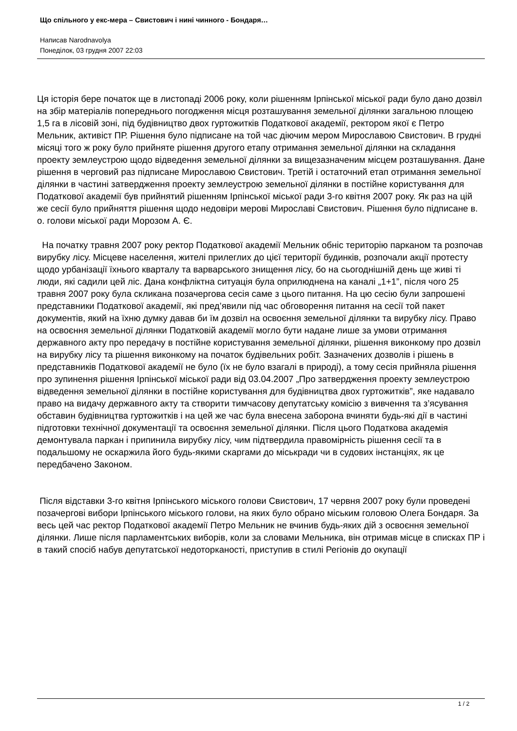Що спільного у екс-мера – Свистович і нині чинного - Бондаря…
Написав Narodnavolya
Понеділок, 03 грудня 2007 22:03
Ця історія бере початок ще в листопаді 2006 року, коли рішенням Ірпінської міської ради було дано дозвіл на збір матеріалів попереднього погодження місця розташування земельної ділянки загальною площею 1,5 га в лісовій зоні, під будівництво двох гуртожитків Податкової академії, ректором якої є Петро Мельник, активіст ПР. Рішення було підписане на той час діючим мером Мирославою Свистович. В грудні місяці того ж року було прийняте рішення другого етапу отримання земельної ділянки на складання проекту землеустрою щодо відведення земельної ділянки за вищезазначеним місцем розташування. Дане рішення в черговий раз підписане Мирославою Свистович. Третій і остаточний етап отримання земельної ділянки в частині затвердження проекту землеустрою земельної ділянки в постійне користування для Податкової академії був прийнятий рішенням Ірпінської міської ради 3-го квітня 2007 року. Як раз на цій же сесії було прийняття рішення щодо недовіри мерові Мирославі Свистович. Рішення було підписане в. о. голови міської ради Морозом А. Є.
На початку травня 2007 року ректор Податкової академії Мельник обніс територію парканом та розпочав вирубку лісу. Місцеве населення, жителі прилеглих до цієї території будинків, розпочали акції протесту щодо урбанізації їхнього кварталу та варварського знищення лісу, бо на сьогоднішній день ще живі ті люди, які садили цей ліс. Дана конфліктна ситуація була оприлюднена на каналі „1+1”, після чого 25 травня 2007 року була скликана позачергова сесія саме з цього питання. На цю сесію були запрошені представники Податкової академії, які пред’явили під час обговорення питання на сесії той пакет документів, який на їхню думку давав би їм дозвіл на освоєння земельної ділянки та вирубку лісу. Право на освоєння земельної ділянки Податковій академії могло бути надане лише за умови отримання державного акту про передачу в постійне користування земельної ділянки, рішення виконкому про дозвіл на вирубку лісу та рішення виконкому на початок будівельних робіт. Зазначених дозволів і рішень в представників Податкової академії не було (їх не було взагалі в природі), а тому сесія прийняла рішення про зупинення рішення Ірпінської міської ради від 03.04.2007 „Про затвердження проекту землеустрою відведення земельної ділянки в постійне користування для будівництва двох гуртожитків”, яке надавало право на видачу державного акту та створити тимчасову депутатську комісію з вивчення та з’ясування обставин будівництва гуртожитків і на цей же час була внесена заборона вчиняти будь-які дії в частині підготовки технічної документації та освоєння земельної ділянки. Після цього Податкова академія демонтувала паркан і припинила вирубку лісу, чим підтвердила правомірність рішення сесії та в подальшому не оскаржила його будь-якими скаргами до міськради чи в судових інстанціях, як це передбачено Законом.
Після відставки 3-го квітня Ірпінського міського голови Свистович, 17 червня 2007 року були проведені позачергові вибори Ірпінського міського голови, на яких було обрано міським головою Олега Бондаря. За весь цей час ректор Податкової академії Петро Мельник не вчинив будь-яких дій з освоєння земельної ділянки. Лише після парламентських виборів, коли за словами Мельника, він отримав місце в списках ПР і в такий спосіб набув депутатської недоторканості, приступив в стилі Регіонів до окупації
1 / 2